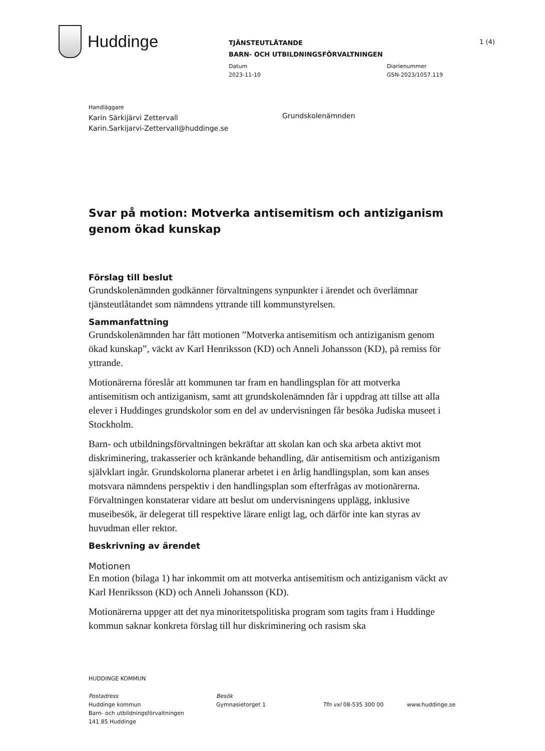Huddinge
TJÄNSTEUTLÅTANDE
BARN- OCH UTBILDNINGSFÖRVALTNINGEN
Datum
2023-11-10
Diarienummer
GSN-2023/1057.119
1 (4)
Handläggare
Karin Särkijärvi Zettervall
Karin.Sarkijarvi-Zettervall@huddinge.se
Grundskolenämnden
Svar på motion: Motverka antisemitism och antiziganism genom ökad kunskap
Förslag till beslut
Grundskolenämnden godkänner förvaltningens synpunkter i ärendet och överlämnar tjänsteutlåtandet som nämndens yttrande till kommunstyrelsen.
Sammanfattning
Grundskolenämnden har fått motionen ”Motverka antisemitism och antiziganism genom ökad kunskap”, väckt av Karl Henriksson (KD) och Anneli Johansson (KD), på remiss för yttrande.
Motionärerna föreslår att kommunen tar fram en handlingsplan för att motverka antisemitism och antiziganism, samt att grundskolenämnden får i uppdrag att tillse att alla elever i Huddinges grundskolor som en del av undervisningen får besöka Judiska museet i Stockholm.
Barn- och utbildningsförvaltningen bekräftar att skolan kan och ska arbeta aktivt mot diskriminering, trakasserier och kränkande behandling, där antisemitism och antiziganism självklart ingår. Grundskolorna planerar arbetet i en årlig handlingsplan, som kan anses motsvara nämndens perspektiv i den handlingsplan som efterfrågas av motionärerna. Förvaltningen konstaterar vidare att beslut om undervisningens upplägg, inklusive museibesök, är delegerat till respektive lärare enligt lag, och därför inte kan styras av huvudman eller rektor.
Beskrivning av ärendet
Motionen
En motion (bilaga 1) har inkommit om att motverka antisemitism och antiziganism väckt av Karl Henriksson (KD) och Anneli Johansson (KD).
Motionärerna uppger att det nya minoritetspolitiska program som tagits fram i Huddinge kommun saknar konkreta förslag till hur diskriminering och rasism ska
HUDDINGE KOMMUN
Postadress
Huddinge kommun
Barn- och utbildningsförvaltningen
141 85 Huddinge
Besök
Gymnasietorget 1
Tfn vxl 08-535 300 00
www.huddinge.se